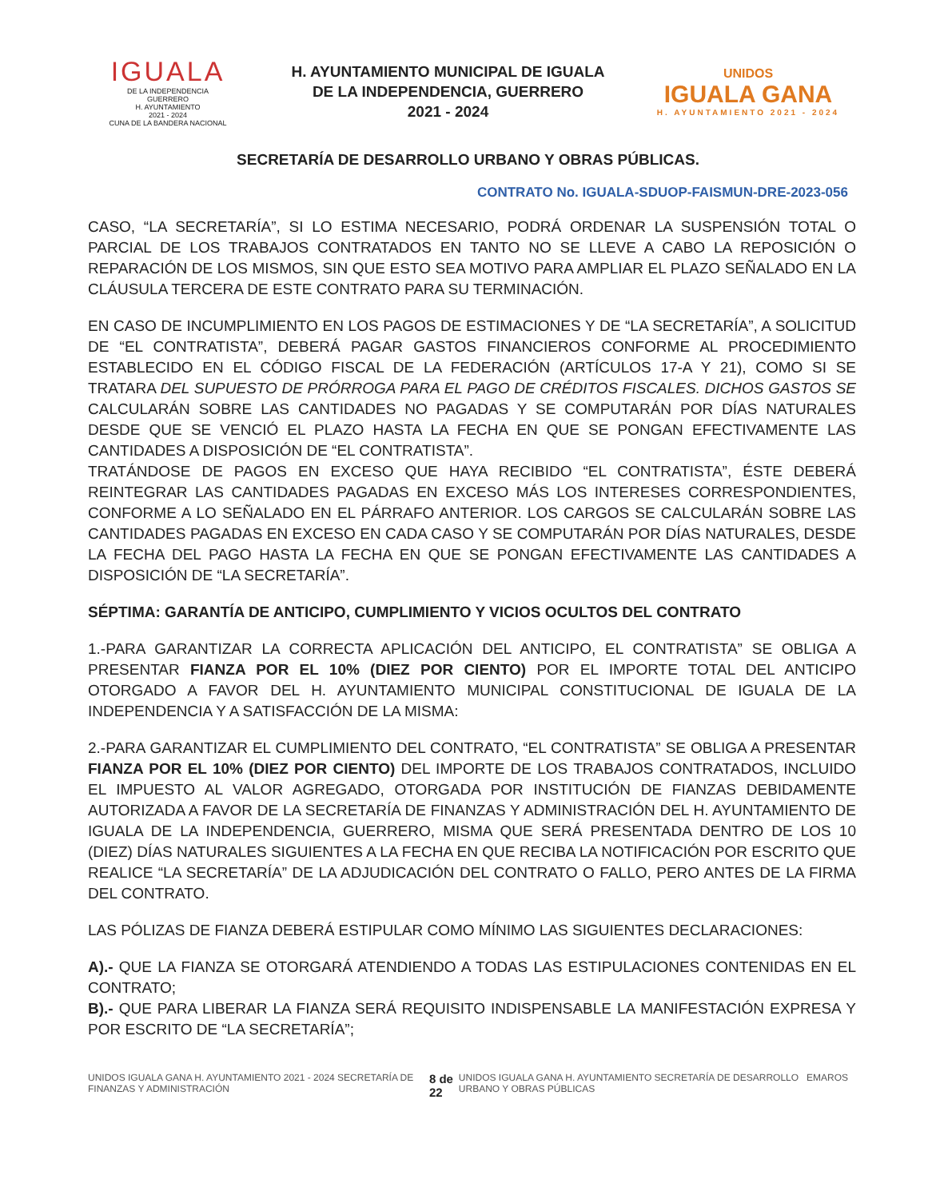IGUALA
DE LA INDEPENDENCIA
GUERRERO
H. AYUNTAMIENTO
2021 - 2024
CUNA DE LA BANDERA NACIONAL
H. AYUNTAMIENTO MUNICIPAL DE IGUALA
DE LA INDEPENDENCIA, GUERRERO
2021 - 2024
UNIDOS
IGUALA GANA
H. AYUNTAMIENTO 2021 - 2024
SECRETARÍA DE DESARROLLO URBANO Y OBRAS PÚBLICAS.
CONTRATO No. IGUALA-SDUOP-FAISMUN-DRE-2023-056
CASO, “LA SECRETARÍA”, SI LO ESTIMA NECESARIO, PODRÁ ORDENAR LA SUSPENSIÓN TOTAL O PARCIAL DE LOS TRABAJOS CONTRATADOS EN TANTO NO SE LLEVE A CABO LA REPOSICIÓN O REPARACIÓN DE LOS MISMOS, SIN QUE ESTO SEA MOTIVO PARA AMPLIAR EL PLAZO SEÑALADO EN LA CLÁUSULA TERCERA DE ESTE CONTRATO PARA SU TERMINACIÓN.
EN CASO DE INCUMPLIMIENTO EN LOS PAGOS DE ESTIMACIONES Y DE “LA SECRETARÍA”, A SOLICITUD DE “EL CONTRATISTA”, DEBERÁ PAGAR GASTOS FINANCIEROS CONFORME AL PROCEDIMIENTO ESTABLECIDO EN EL CÓDIGO FISCAL DE LA FEDERACIÓN (ARTÍCULOS 17-A Y 21), COMO SI SE TRATARA DEL SUPUESTO DE PRÓRROGA PARA EL PAGO DE CRÉDITOS FISCALES. DICHOS GASTOS SE CALCULARÁN SOBRE LAS CANTIDADES NO PAGADAS Y SE COMPUTARÁN POR DÍAS NATURALES DESDE QUE SE VENCIÓ EL PLAZO HASTA LA FECHA EN QUE SE PONGAN EFECTIVAMENTE LAS CANTIDADES A DISPOSICIÓN DE “EL CONTRATISTA”.
TRATÁNDOSE DE PAGOS EN EXCESO QUE HAYA RECIBIDO “EL CONTRATISTA”, ÉSTE DEBERÁ REINTEGRAR LAS CANTIDADES PAGADAS EN EXCESO MÁS LOS INTERESES CORRESPONDIENTES, CONFORME A LO SEÑALADO EN EL PÁRRAFO ANTERIOR. LOS CARGOS SE CALCULARÁN SOBRE LAS CANTIDADES PAGADAS EN EXCESO EN CADA CASO Y SE COMPUTARÁN POR DÍAS NATURALES, DESDE LA FECHA DEL PAGO HASTA LA FECHA EN QUE SE PONGAN EFECTIVAMENTE LAS CANTIDADES A DISPOSICIÓN DE “LA SECRETARÍA”.
SÉPTIMA: GARANTÍA DE ANTICIPO, CUMPLIMIENTO Y VICIOS OCULTOS DEL CONTRATO
1.-PARA GARANTIZAR LA CORRECTA APLICACIÓN DEL ANTICIPO, EL CONTRATISTA” SE OBLIGA A PRESENTAR FIANZA POR EL 10% (DIEZ POR CIENTO) POR EL IMPORTE TOTAL DEL ANTICIPO OTORGADO A FAVOR DEL H. AYUNTAMIENTO MUNICIPAL CONSTITUCIONAL DE IGUALA DE LA INDEPENDENCIA Y A SATISFACCIÓN DE LA MISMA:
2.-PARA GARANTIZAR EL CUMPLIMIENTO DEL CONTRATO, “EL CONTRATISTA” SE OBLIGA A PRESENTAR FIANZA POR EL 10% (DIEZ POR CIENTO) DEL IMPORTE DE LOS TRABAJOS CONTRATADOS, INCLUIDO EL IMPUESTO AL VALOR AGREGADO, OTORGADA POR INSTITUCIÓN DE FIANZAS DEBIDAMENTE AUTORIZADA A FAVOR DE LA SECRETARÍA DE FINANZAS Y ADMINISTRACIÓN DEL H. AYUNTAMIENTO DE IGUALA DE LA INDEPENDENCIA, GUERRERO, MISMA QUE SERÁ PRESENTADA DENTRO DE LOS 10 (DIEZ) DÍAS NATURALES SIGUIENTES A LA FECHA EN QUE RECIBA LA NOTIFICACIÓN POR ESCRITO QUE REALICE “LA SECRETARÍA” DE LA ADJUDICACIÓN DEL CONTRATO O FALLO, PERO ANTES DE LA FIRMA DEL CONTRATO.
LAS PÓLIZAS DE FIANZA DEBERÁ ESTIPULAR COMO MÍNIMO LAS SIGUIENTES DECLARACIONES:
A).- QUE LA FIANZA SE OTORGARÁ ATENDIENDO A TODAS LAS ESTIPULACIONES CONTENIDAS EN EL CONTRATO;
B).- QUE PARA LIBERAR LA FIANZA SERÁ REQUISITO INDISPENSABLE LA MANIFESTACIÓN EXPRESA Y POR ESCRITO DE “LA SECRETARÍA”;
UNIDOS IGUALA GANA H. AYUNTAMIENTO 2021 - 2024 SECRETARÍA DE FINANZAS Y ADMINISTRACIÓN 8 de 22 UNIDOS IGUALA GANA H. AYUNTAMIENTO SECRETARÍA DE DESARROLLO URBANO Y OBRAS PÚBLICAS EMAROS